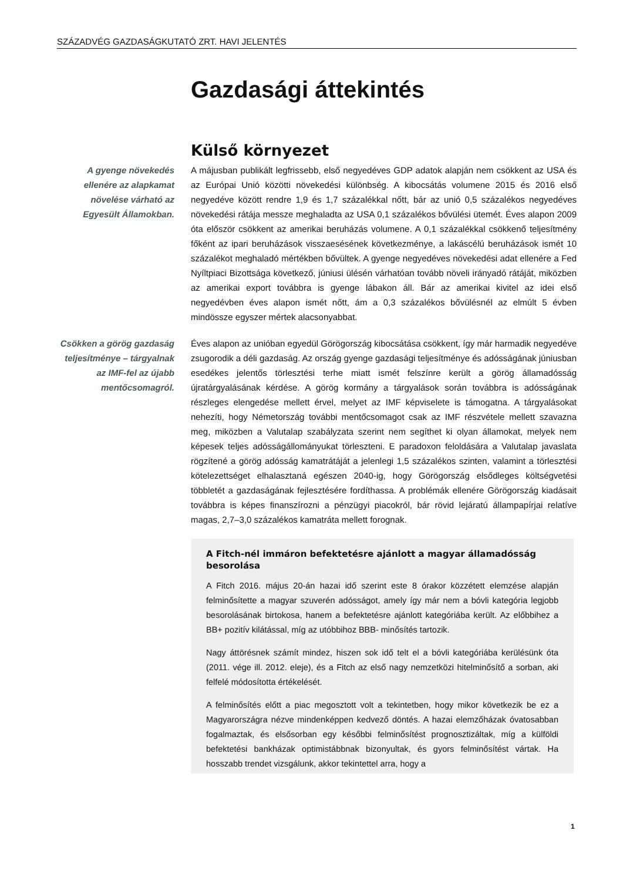SZÁZADVÉG GAZDASÁGKUTATÓ ZRT. HAVI JELENTÉS
Gazdasági áttekintés
Külső környezet
A gyenge növekedés ellenére az alapkamat növelése várható az Egyesült Államokban.
A májusban publikált legfrissebb, első negyedéves GDP adatok alapján nem csökkent az USA és az Európai Unió közötti növekedési különbség. A kibocsátás volumene 2015 és 2016 első negyedéve között rendre 1,9 és 1,7 százalékkal nőtt, bár az unió 0,5 százalékos negyedéves növekedési rátája messze meghaladta az USA 0,1 százalékos bővülési ütemét. Éves alapon 2009 óta először csökkent az amerikai beruházás volumene. A 0,1 százalékkal csökkenő teljesítmény főként az ipari beruházások visszaesésének következménye, a lakáscélú beruházások ismét 10 százalékot meghaladó mértékben bővültek. A gyenge negyedéves növekedési adat ellenére a Fed Nyíltpiaci Bizottsága következő, júniusi ülésén várhatóan tovább növeli irányadó rátáját, miközben az amerikai export továbbra is gyenge lábakon áll. Bár az amerikai kivitel az idei első negyedévben éves alapon ismét nőtt, ám a 0,3 százalékos bővülésnél az elmúlt 5 évben mindössze egyszer mértek alacsonyabbat.
Csökken a görög gazdaság teljesítménye – tárgyalnak az IMF-fel az újabb mentőcsomagról.
Éves alapon az unióban egyedül Görögország kibocsátása csökkent, így már harmadik negyedéve zsugorodik a déli gazdaság. Az ország gyenge gazdasági teljesítménye és adósságának júniusban esedékes jelentős törlesztési terhe miatt ismét felszínre került a görög államadósság újratárgyalásának kérdése. A görög kormány a tárgyalások során továbbra is adósságának részleges elengedése mellett érvel, melyet az IMF képviselete is támogatna. A tárgyalásokat nehezíti, hogy Németország további mentőcsomagot csak az IMF részvétele mellett szavazna meg, miközben a Valutalap szabályzata szerint nem segíthet ki olyan államokat, melyek nem képesek teljes adósságállományukat törleszteni. E paradoxon feloldására a Valutalap javaslata rögzítené a görög adósság kamatrátáját a jelenlegi 1,5 százalékos szinten, valamint a törlesztési kötelezettséget elhalasztaná egészen 2040-ig, hogy Görögország elsődleges költségvetési többletét a gazdaságának fejlesztésére fordíthassa. A problémák ellenére Görögország kiadásait továbbra is képes finanszírozni a pénzügyi piacokról, bár rövid lejáratú állampapírjai relatíve magas, 2,7–3,0 százalékos kamatráta mellett forognak.
A Fitch-nél immáron befektetésre ajánlott a magyar államadósság besorolása
A Fitch 2016. május 20-án hazai idő szerint este 8 órakor közzétett elemzése alapján felminősítette a magyar szuverén adósságot, amely így már nem a bóvli kategória legjobb besorolásának birtokosa, hanem a befektetésre ajánlott kategóriába került. Az előbbihez a BB+ pozitív kilátással, míg az utóbbihoz BBB- minősítés tartozik.
Nagy áttörésnek számít mindez, hiszen sok idő telt el a bóvli kategóriába kerülésünk óta (2011. vége ill. 2012. eleje), és a Fitch az első nagy nemzetközi hitelminősítő a sorban, aki felfelé módosította értékelését.
A felminősítés előtt a piac megosztott volt a tekintetben, hogy mikor következik be ez a Magyarországra nézve mindenképpen kedvező döntés. A hazai elemzőházak óvatosabban fogalmaztak, és elsősorban egy későbbi felminősítést prognosztizáltak, míg a külföldi befektetési bankházak optimistábbnak bizonyultak, és gyors felminősítést vártak. Ha hosszabb trendet vizsgálunk, akkor tekintettel arra, hogy a
1